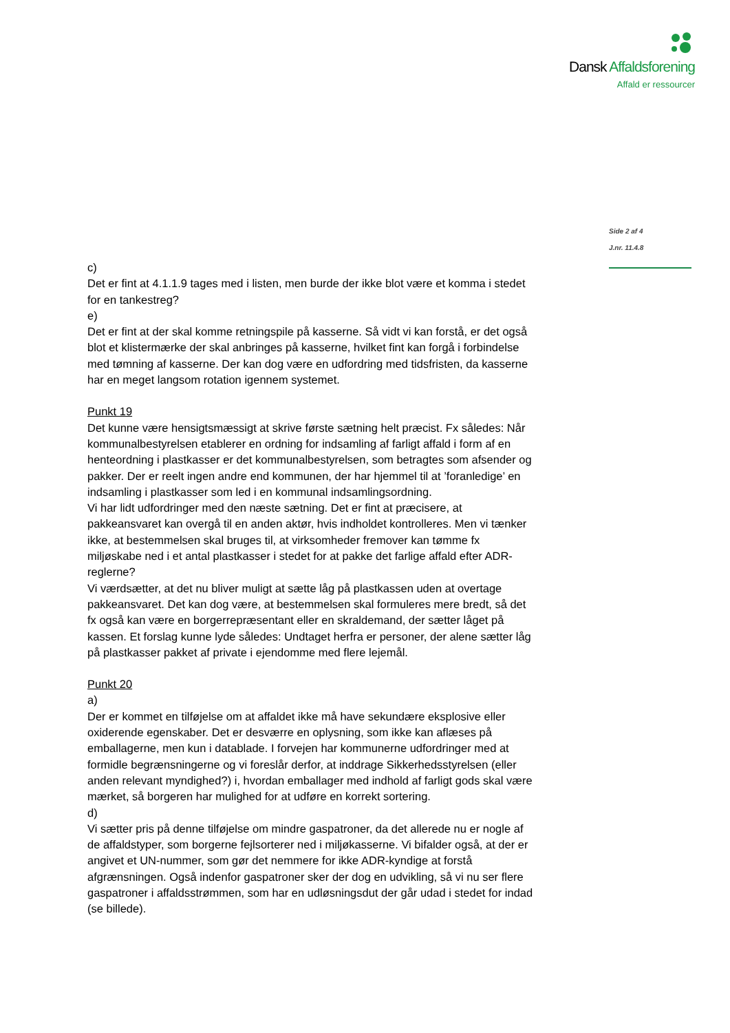Dansk Affaldsforening
Affald er ressourcer
Side 2 af 4
J.nr. 11.4.8
c)
Det er fint at 4.1.1.9 tages med i listen, men burde der ikke blot være et komma i stedet for en tankestreg?
e)
Det er fint at der skal komme retningspile på kasserne. Så vidt vi kan forstå, er det også blot et klistermærke der skal anbringes på kasserne, hvilket fint kan forgå i forbindelse med tømning af kasserne. Der kan dog være en udfordring med tidsfristen, da kasserne har en meget langsom rotation igennem systemet.
Punkt 19
Det kunne være hensigtsmæssigt at skrive første sætning helt præcist. Fx således: Når kommunalbestyrelsen etablerer en ordning for indsamling af farligt affald i form af en henteordning i plastkasser er det kommunalbestyrelsen, som betragtes som afsender og pakker. Der er reelt ingen andre end kommunen, der har hjemmel til at ’foranledige’ en indsamling i plastkasser som led i en kommunal indsamlingsordning.
Vi har lidt udfordringer med den næste sætning. Det er fint at præcisere, at pakkeansvaret kan overgå til en anden aktør, hvis indholdet kontrolleres. Men vi tænker ikke, at bestemmelsen skal bruges til, at virksomheder fremover kan tømme fx miljøskabe ned i et antal plastkasser i stedet for at pakke det farlige affald efter ADR-reglerne?
Vi værdsætter, at det nu bliver muligt at sætte låg på plastkassen uden at overtage pakkeansvaret. Det kan dog være, at bestemmelsen skal formuleres mere bredt, så det fx også kan være en borgerrepræsentant eller en skraldemand, der sætter låget på kassen. Et forslag kunne lyde således: Undtaget herfra er personer, der alene sætter låg på plastkasser pakket af private i ejendomme med flere lejemål.
Punkt 20
a)
Der er kommet en tilføjelse om at affaldet ikke må have sekundære eksplosive eller oxiderende egenskaber. Det er desværre en oplysning, som ikke kan aflæses på emballagerne, men kun i datablade. I forvejen har kommunerne udfordringer med at formidle begrænsningerne og vi foreslår derfor, at inddrage Sikkerhedsstyrelsen (eller anden relevant myndighed?) i, hvordan emballager med indhold af farligt gods skal være mærket, så borgeren har mulighed for at udføre en korrekt sortering.
d)
Vi sætter pris på denne tilføjelse om mindre gaspatroner, da det allerede nu er nogle af de affaldstyper, som borgerne fejlsorterer ned i miljøkasserne. Vi bifalder også, at der er angivet et UN-nummer, som gør det nemmere for ikke ADR-kyndige at forstå afgrænsningen. Også indenfor gaspatroner sker der dog en udvikling, så vi nu ser flere gaspatroner i affaldsstrømmen, som har en udløsningsdut der går udad i stedet for indad (se billede).